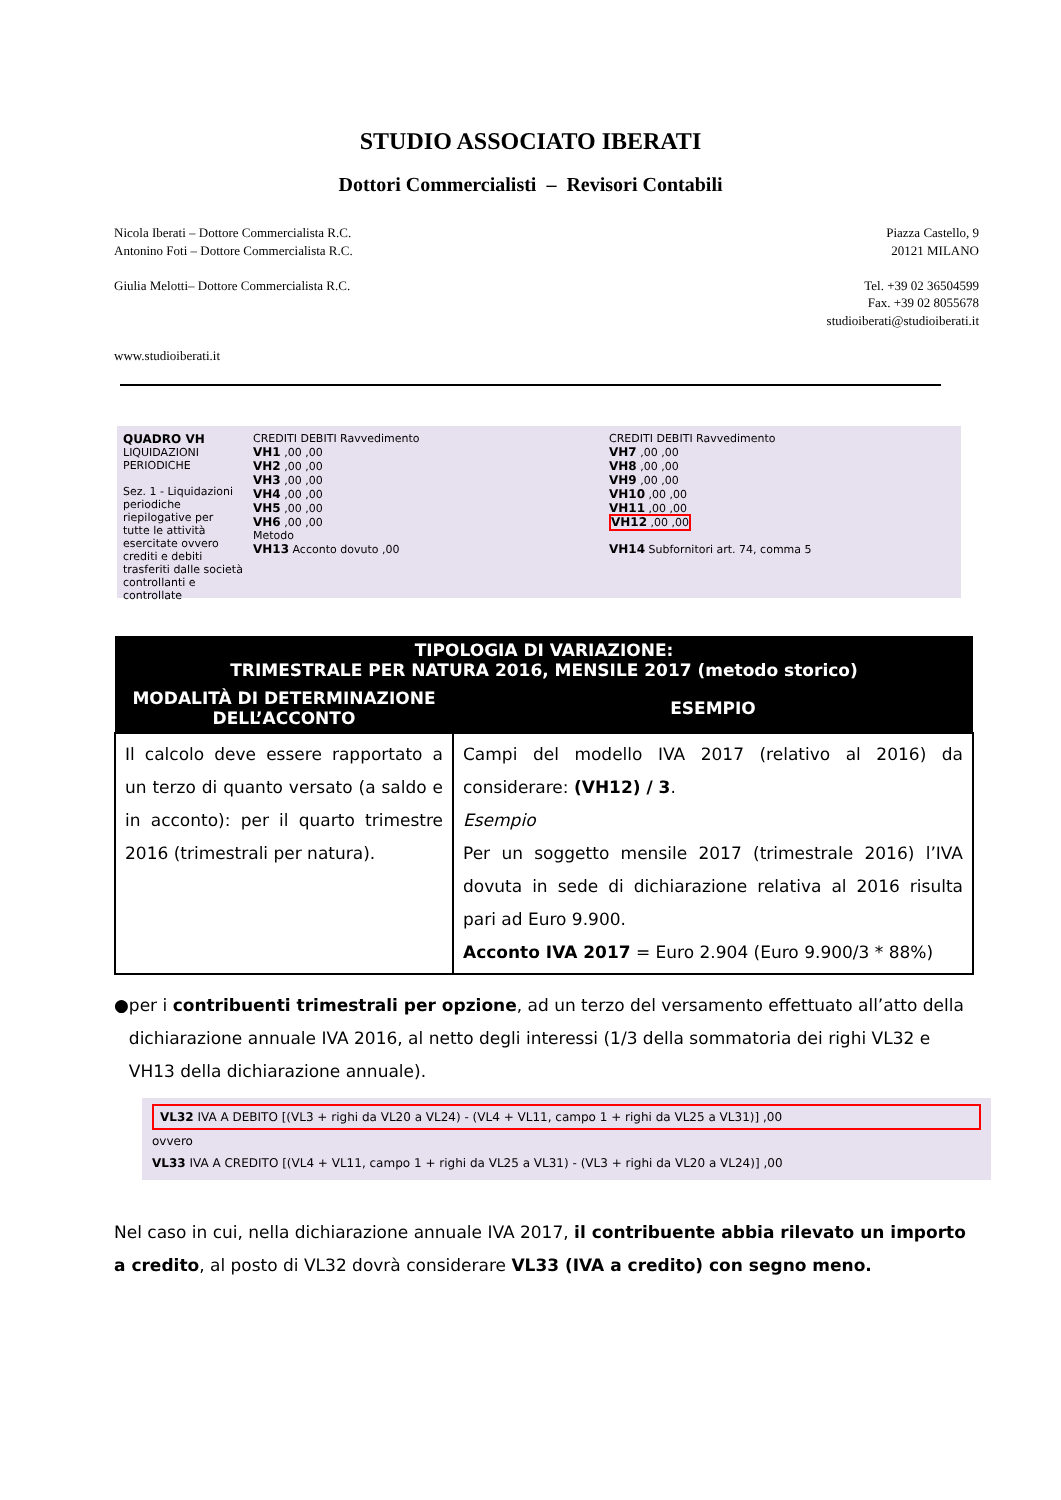STUDIO ASSOCIATO IBERATI
Dottori Commercialisti – Revisori Contabili
Nicola Iberati – Dottore Commercialista R.C.
Antonino Foti – Dottore Commercialista R.C.
Giulia Melotti– Dottore Commercialista R.C.
www.studioiberati.it
Piazza Castello, 9
20121 MILANO
Tel. +39 02 36504599
Fax. +39 02 8055678
studioiberati@studioiberati.it
QUADRO VH
LIQUIDAZIONI PERIODICHE
Sez. 1 - Liquidazioni periodiche riepilogative per tutte le attività esercitate ovvero crediti e debiti trasferiti dalle società controllanti e controllate
CREDITI DEBITI Ravvedimento
VH1 ,00 ,00
VH2 ,00 ,00
VH3 ,00 ,00
VH4 ,00 ,00
VH5 ,00 ,00
VH6 ,00 ,00
Metodo
VH13 Acconto dovuto ,00
CREDITI DEBITI Ravvedimento
VH7 ,00 ,00
VH8 ,00 ,00
VH9 ,00 ,00
VH10 ,00 ,00
VH11 ,00 ,00
VH12 ,00 ,00
VH14 Subfornitori art. 74, comma 5
| TIPOLOGIA DI VARIAZIONE: TRIMESTRALE PER NATURA 2016, MENSILE 2017 (metodo storico) | |
| --- | --- |
| MODALITÀ DI DETERMINAZIONE DELL’ACCONTO | ESEMPIO |
| Il calcolo deve essere rapportato a un terzo di quanto versato (a saldo e in acconto): per il quarto trimestre 2016 (trimestrali per natura). | Campi del modello IVA 2017 (relativo al 2016) da considerare: (VH12) / 3 . Esempio Per un soggetto mensile 2017 (trimestrale 2016) l’IVA dovuta in sede di dichiarazione relativa al 2016 risulta pari ad Euro 9.900. Acconto IVA 2017 = Euro 2.904 (Euro 9.900/3 * 88%) |
● per i contribuenti trimestrali per opzione, ad un terzo del versamento effettuato all’atto della dichiarazione annuale IVA 2016, al netto degli interessi (1/3 della sommatoria dei righi VL32 e VH13 della dichiarazione annuale).
VL32 IVA A DEBITO [(VL3 + righi da VL20 a VL24) - (VL4 + VL11, campo 1 + righi da VL25 a VL31)] ,00
ovvero
VL33 IVA A CREDITO [(VL4 + VL11, campo 1 + righi da VL25 a VL31) - (VL3 + righi da VL20 a VL24)] ,00
Nel caso in cui, nella dichiarazione annuale IVA 2017, il contribuente abbia rilevato un importo a credito, al posto di VL32 dovrà considerare VL33 (IVA a credito) con segno meno.